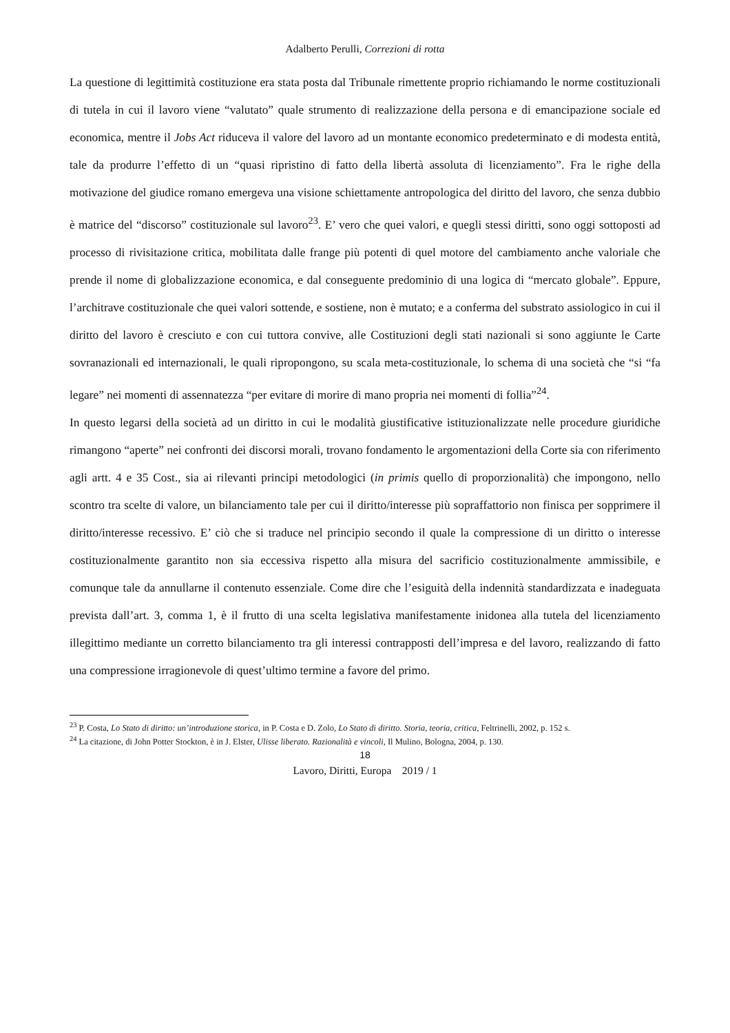Adalberto Perulli, Correzioni di rotta
La questione di legittimità costituzione era stata posta dal Tribunale rimettente proprio richiamando le norme costituzionali di tutela in cui il lavoro viene “valutato” quale strumento di realizzazione della persona e di emancipazione sociale ed economica, mentre il Jobs Act riduceva il valore del lavoro ad un montante economico predeterminato e di modesta entità, tale da produrre l’effetto di un “quasi ripristino di fatto della libertà assoluta di licenziamento”. Fra le righe della motivazione del giudice romano emergeva una visione schiettamente antropologica del diritto del lavoro, che senza dubbio è matrice del “discorso” costituzionale sul lavoro<sup>23</sup>. E’ vero che quei valori, e quegli stessi diritti, sono oggi sottoposti ad processo di rivisitazione critica, mobilitata dalle frange più potenti di quel motore del cambiamento anche valoriale che prende il nome di globalizzazione economica, e dal conseguente predominio di una logica di “mercato globale”. Eppure, l’architrave costituzionale che quei valori sottende, e sostiene, non è mutato; e a conferma del substrato assiologico in cui il diritto del lavoro è cresciuto e con cui tuttora convive, alle Costituzioni degli stati nazionali si sono aggiunte le Carte sovranazionali ed internazionali, le quali ripropongono, su scala meta-costituzionale, lo schema di una società che “si “fa legare” nei momenti di assennatezza “per evitare di morire di mano propria nei momenti di follia”<sup>24</sup>.
In questo legarsi della società ad un diritto in cui le modalità giustificative istituzionalizzate nelle procedure giuridiche rimangono “aperte” nei confronti dei discorsi morali, trovano fondamento le argomentazioni della Corte sia con riferimento agli artt. 4 e 35 Cost., sia ai rilevanti principi metodologici (in primis quello di proporzionalità) che impongono, nello scontro tra scelte di valore, un bilanciamento tale per cui il diritto/interesse più sopraffattorio non finisca per sopprimere il diritto/interesse recessivo. E’ ciò che si traduce nel principio secondo il quale la compressione di un diritto o interesse costituzionalmente garantito non sia eccessiva rispetto alla misura del sacrificio costituzionalmente ammissibile, e comunque tale da annullarne il contenuto essenziale. Come dire che l’esiguità della indennità standardizzata e inadeguata prevista dall’art. 3, comma 1, è il frutto di una scelta legislativa manifestamente inidonea alla tutela del licenziamento illegittimo mediante un corretto bilanciamento tra gli interessi contrapposti dell’impresa e del lavoro, realizzando di fatto una compressione irragionevole di quest’ultimo termine a favore del primo.
<sup>23</sup> P. Costa, Lo Stato di diritto: un’introduzione storica, in P. Costa e D. Zolo, Lo Stato di diritto. Storia, teoria, critica, Feltrinelli, 2002, p. 152 s.
<sup>24</sup> La citazione, di John Potter Stockton, è in J. Elster, Ulisse liberato. Razionalità e vincoli, Il Mulino, Bologna, 2004, p. 130.
18
Lavoro, Diritti, Europa 2019 / 1